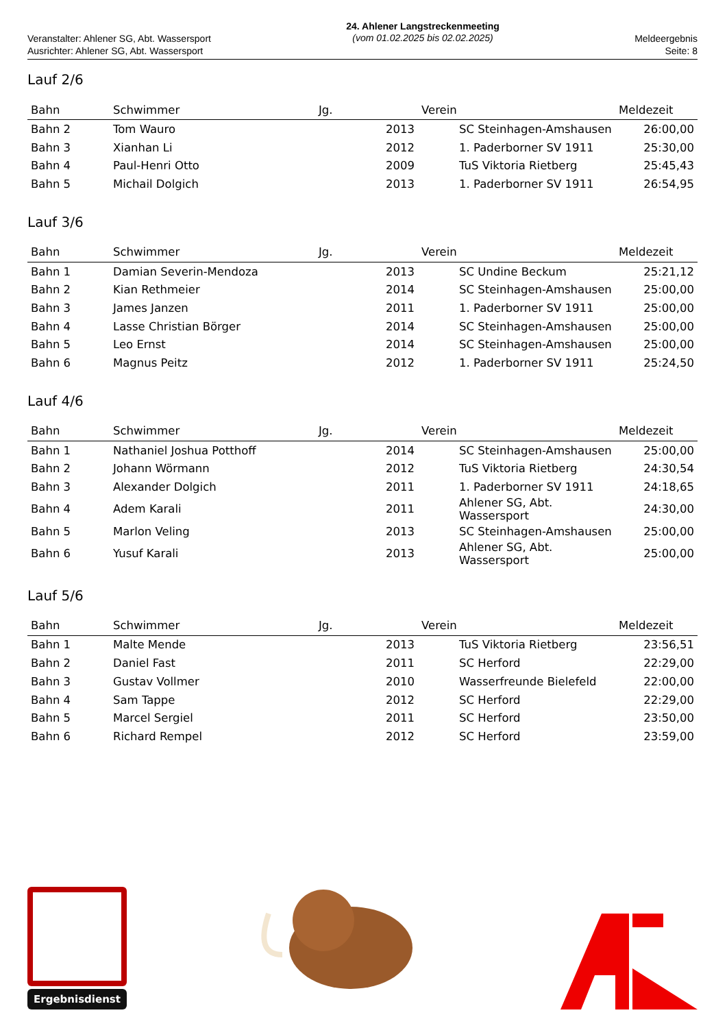Veranstalter: Ahlener SG, Abt. Wassersport
Ausrichter: Ahlener SG, Abt. Wassersport
24. Ahlener Langstreckenmeeting
(vom 01.02.2025 bis 02.02.2025)
Meldeergebnis
Seite: 8
Lauf 2/6
| Bahn | Schwimmer | Jg. | Verein | Meldezeit |
| --- | --- | --- | --- | --- |
| Bahn 2 | Tom Wauro | 2013 | SC Steinhagen-Amshausen | 26:00,00 |
| Bahn 3 | Xianhan Li | 2012 | 1. Paderborner SV 1911 | 25:30,00 |
| Bahn 4 | Paul-Henri Otto | 2009 | TuS Viktoria Rietberg | 25:45,43 |
| Bahn 5 | Michail Dolgich | 2013 | 1. Paderborner SV 1911 | 26:54,95 |
Lauf 3/6
| Bahn | Schwimmer | Jg. | Verein | Meldezeit |
| --- | --- | --- | --- | --- |
| Bahn 1 | Damian Severin-Mendoza | 2013 | SC Undine Beckum | 25:21,12 |
| Bahn 2 | Kian Rethmeier | 2014 | SC Steinhagen-Amshausen | 25:00,00 |
| Bahn 3 | James Janzen | 2011 | 1. Paderborner SV 1911 | 25:00,00 |
| Bahn 4 | Lasse Christian Börger | 2014 | SC Steinhagen-Amshausen | 25:00,00 |
| Bahn 5 | Leo Ernst | 2014 | SC Steinhagen-Amshausen | 25:00,00 |
| Bahn 6 | Magnus Peitz | 2012 | 1. Paderborner SV 1911 | 25:24,50 |
Lauf 4/6
| Bahn | Schwimmer | Jg. | Verein | Meldezeit |
| --- | --- | --- | --- | --- |
| Bahn 1 | Nathaniel Joshua Potthoff | 2014 | SC Steinhagen-Amshausen | 25:00,00 |
| Bahn 2 | Johann Wörmann | 2012 | TuS Viktoria Rietberg | 24:30,54 |
| Bahn 3 | Alexander Dolgich | 2011 | 1. Paderborner SV 1911 | 24:18,65 |
| Bahn 4 | Adem Karali | 2011 | Ahlener SG, Abt. Wassersport | 24:30,00 |
| Bahn 5 | Marlon Veling | 2013 | SC Steinhagen-Amshausen | 25:00,00 |
| Bahn 6 | Yusuf Karali | 2013 | Ahlener SG, Abt. Wassersport | 25:00,00 |
Lauf 5/6
| Bahn | Schwimmer | Jg. | Verein | Meldezeit |
| --- | --- | --- | --- | --- |
| Bahn 1 | Malte Mende | 2013 | TuS Viktoria Rietberg | 23:56,51 |
| Bahn 2 | Daniel Fast | 2011 | SC Herford | 22:29,00 |
| Bahn 3 | Gustav Vollmer | 2010 | Wasserfreunde Bielefeld | 22:00,00 |
| Bahn 4 | Sam Tappe | 2012 | SC Herford | 22:29,00 |
| Bahn 5 | Marcel Sergiel | 2011 | SC Herford | 23:50,00 |
| Bahn 6 | Richard Rempel | 2012 | SC Herford | 23:59,00 |
Ergebnisdienst